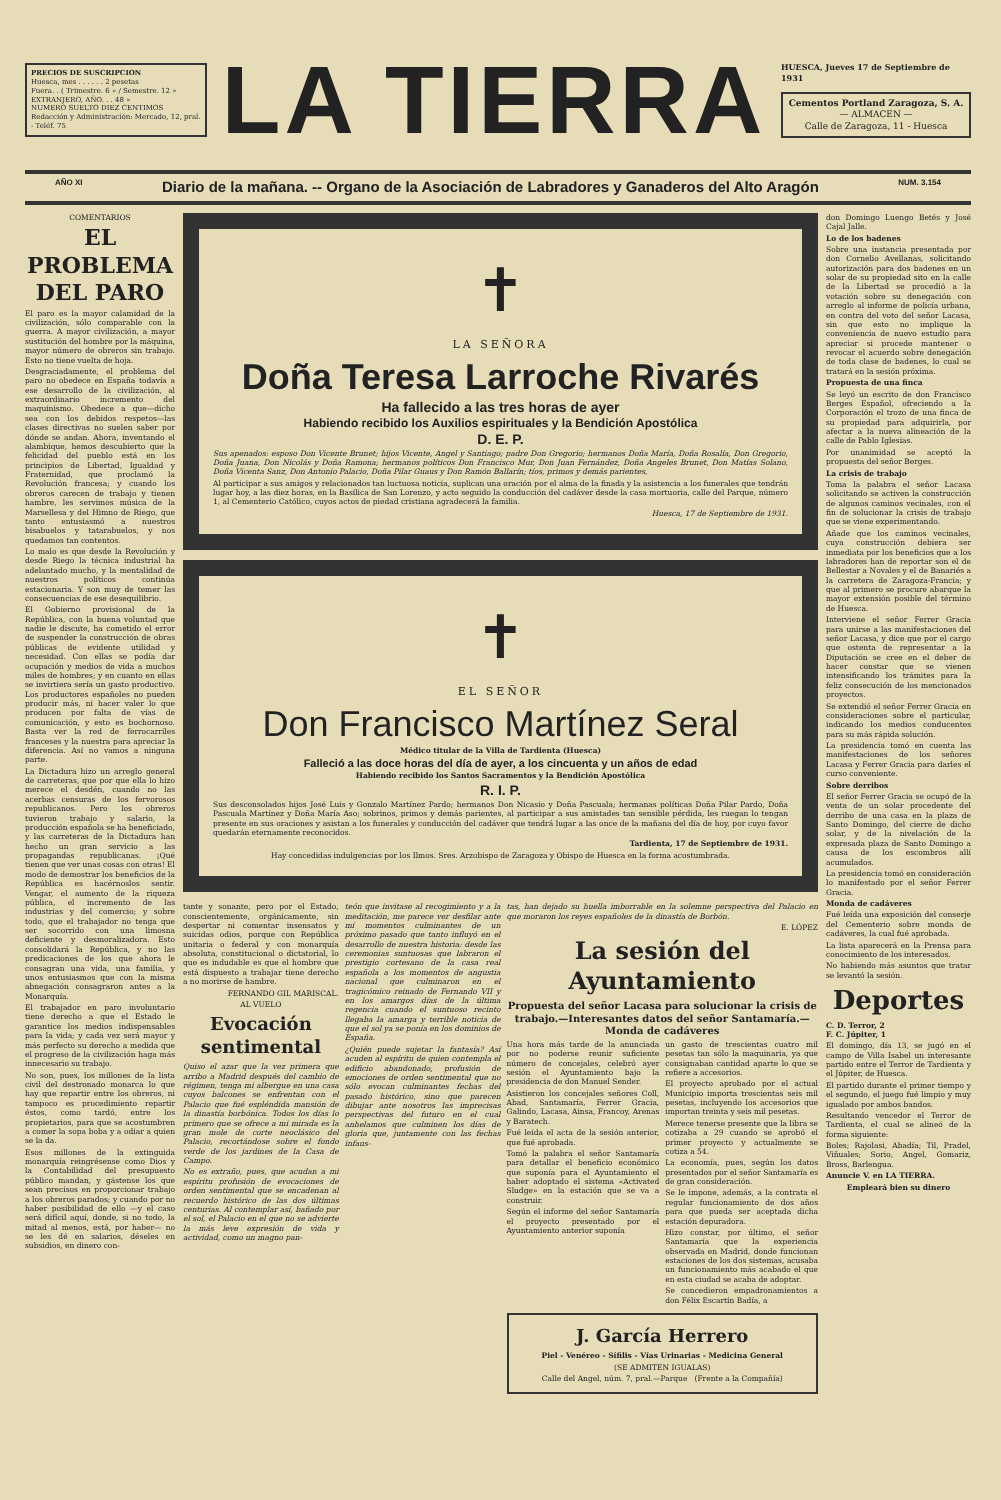PRECIOS DE SUSCRIPCION
Huesca, mes . . . . . . 2 pesetas
Fuera. . ( Trimestre. 6 » / Semestre. 12 »
EXTRANJERO, AÑO. . . 48 »
NUMERO SUELTO DIEZ CENTIMOS
Redacción y Administración: Mercado, 12, pral. - Teléf. 75
LA TIERRA
HUESCA, Jueves 17 de Septiembre de 1931
Cementos Portland Zaragoza, S. A.
— ALMACEN —
Calle de Zaragoza, 11 - Huesca
AÑO XI Diario de la mañana. -- Organo de la Asociación de Labradores y Ganaderos del Alto Aragón NUM. 3.154
COMENTARIOS
EL PROBLEMA DEL PARO
El paro es la mayor calamidad de la civilización, sólo comparable con la guerra. A mayor civilización, a mayor sustitución del hombre por la máquina, mayor número de obreros sin trabajo. Esto no tiene vuelta de hoja.
Desgraciadamente, el problema del paro no obedece en España todavía a ese desarrollo de la civilización, al extraordinario incremento del maquinismo. Obedece a que—dicho sea con los debidos respetos—las clases directivas no suelen saber por dónde se andan. Ahora, inventando el alambique, hemos descubierto que la felicidad del pueblo está en los principios de Libertad, Igualdad y Fraternidad, que proclamó la Revolución francesa; y cuando los obreros carecen de trabajo y tienen hambre, les servimos música de la Marsellesa y del Himno de Riego, que tanto entusiasmó a nuestros bisabuelos y tatarabuelos, y nos quedamos tan contentos.
Lo malo es que desde la Revolución y desde Riego la técnica industrial ha adelantado mucho, y la mentalidad de nuestros políticos continúa estacionaria. Y son muy de temer las consecuencias de ese desequilibrio.
El Gobierno provisional de la República, con la buena voluntad que nadie le discute, ha cometido el error de suspender la construcción de obras públicas de evidente utilidad y necesidad. Con ellas se podía dar ocupación y medios de vida a muchos miles de hombres; y en cuanto en ellas se invirtiera sería un gasto productivo. Los productores españoles no pueden producir más, ni hacer valer lo que producen por falta de vías de comunicación, y esto es bochornoso. Basta ver la red de ferrocarriles franceses y la nuestra para apreciar la diferencia. Así no vamos a ninguna parte.
La Dictadura hizo un arreglo general de carreteras, que por que ella lo hizo merece el desdén, cuando no las acerbas censuras de los fervorosos republicanos. Pero los obreros tuvieron trabajo y salario, la producción española se ha beneficiado, y las carreteras de la Dictadura han hecho un gran servicio a las propagandas republicanas. ¡Qué tienen que ver unas cosas con otras! El modo de demostrar los beneficios de la República es hacérnoslos sentir. Vengar, el aumento de la riqueza pública, el incremento de las industrias y del comercio; y sobre todo, que el trabajador no tenga que ser socorrido con una limosna deficiente y desmoralizadora. Esto consolidará la República, y no las predicaciones de los que ahora le consagran una vida, una familia, y unos entusiasmos que con la misma abnegación consagraron antes a la Monarquía.
El trabajador en paro involuntario tiene derecho a que el Estado le garantice los medios indispensables para la vida; y cada vez será mayor y más perfecto su derecho a medida que el progreso de la civilización haga más innecesario su trabajo.
No son, pues, los millones de la lista civil del destronado monarca lo que hay que repartir entre los obreros, ni tampoco es procedimiento repartir éstos, como tardó, entre los propietarios, para que se acostumbren a comer la sopa boba y a odiar a quien se la da.
Esos millones de la extinguida monarquía reingrésense como Dios y la Contabilidad del presupuesto público mandan, y gástense los que sean precisos en proporcionar trabajo a los obreros parados; y cuando por no haber posibilidad de ello —y el caso será difícil aquí, donde, si no todo, la mitad al menos, está, por haber— no se les dé en salarios, déseles en subsidios, en dinero con-
✝
LA SEÑORA
Doña Teresa Larroche Rivarés
Ha fallecido a las tres horas de ayer
Habiendo recibido los Auxilios espirituales y la Bendición Apostólica
D. E. P.
Sus apenados: esposo Don Vicente Brunet; hijos Vicente, Angel y Santiago; padre Don Gregorio; hermanos Doña María, Doña Rosalía, Don Gregorio, Doña Juana, Don Nicolás y Doña Ramona; hermanos políticos Don Francisco Mur, Don Juan Fernández, Doña Angeles Brunet, Don Matías Solano, Doña Vicenta Sanz, Don Antonio Palacio, Doña Pilar Guaus y Don Ramón Ballarín; tíos, primos y demás parientes,
Al participar a sus amigos y relacionados tan luctuosa noticia, suplican una oración por el alma de la finada y la asistencia a los funerales que tendrán lugar hoy, a las diez horas, en la Basílica de San Lorenzo, y acto seguido la conducción del cadáver desde la casa mortuoria, calle del Parque, número 1, al Cementerio Católico, cuyos actos de piedad cristiana agradecerá la familia.
Huesca, 17 de Septiembre de 1931.
✝
EL SEÑOR
Don Francisco Martínez Seral
Médico titular de la Villa de Tardienta (Huesca)
Falleció a las doce horas del día de ayer, a los cincuenta y un años de edad
Habiendo recibido los Santos Sacramentos y la Bendición Apostólica
R. I. P.
Sus desconsolados hijos José Luis y Gonzalo Martínez Pardo; hermanos Don Nicasio y Doña Pascuala; hermanas políticas Doña Pilar Pardo, Doña Pascuala Martínez y Doña María Aso; sobrinos, primos y demás parientes, al participar a sus amistades tan sensible pérdida, les ruegan lo tengan presente en sus oraciones y asistan a los funerales y conducción del cadáver que tendrá lugar a las once de la mañana del día de hoy, por cuyo favor quedarán eternamente reconocidos.
Tardienta, 17 de Septiembre de 1931.
Hay concedidas indulgencias por los Ilmos. Sres. Arzobispo de Zaragoza y Obispo de Huesca en la forma acostumbrada.
tante y sonante, pero por el Estado, conscientemente, orgánicamente, sin despertar ni comentar insensatos y suicidas odios, porque con República unitaria o federal y con monarquía absoluta, constitucional o dictatorial, lo que es indudable es que el hombre que está dispuesto a trabajar tiene derecho a no morirse de hambre.
FERNANDO GIL MARISCAL.
AL VUELO
Evocación sentimental
Quiso el azar que la vez primera que arribo a Madrid después del cambio de régimen, tenga mi albergue en una casa cuyos balcones se enfrentan con el Palacio que fué espléndida mansión de la dinastía borbónica. Todos los días lo primero que se ofrece a mi mirada es la gran mole de corte neoclásico del Palacio, recortándose sobre el fondo verde de los jardines de la Casa de Campo.
No es extraño, pues, que acudan a mi espíritu profusión de evocaciones de orden sentimental que se encadenan al recuerdo histórico de las dos últimas centurias. Al contemplar así, bañado por el sol, el Palacio en el que no se advierte la más leve expresión de vida y actividad, como un magno pan-
teón que invitase al recogimiento y a la meditación, me parece ver desfilar ante mí momentos culminantes de un próximo pasado que tanto influyó en el desarrollo de nuestra historia: desde las ceremonias suntuosas que labraron el prestigio cortesano de la casa real española a los momentos de angustia nacional que culminaron en el tragicómico reinado de Fernando VII y en los amargos días de la última regencia cuando el suntuoso recinto llegaba la amarga y terrible noticia de que el sol ya se ponía en los dominios de España.
¿Quién puede sujetar la fantasía? Así acuden al espíritu de quien contempla el edificio abandonado, profusión de emociones de orden sentimental que no sólo evocan culminantes fechas del pasado histórico, sino que parecen dibujar ante nosotros las imprecisas perspectivas del futuro en el cual anhelamos que culminen los días de gloria que, juntamente con las fechas infaus-
tas, han dejado su huella imborrable en la solemne perspectiva del Palacio en que moraron los reyes españoles de la dinastía de Borbón.
E. LÓPEZ
La sesión del Ayuntamiento
Propuesta del señor Lacasa para solucionar la crisis de trabajo.—Interesantes datos del señor Santamaría.—Monda de cadáveres
Una hora más tarde de la anunciada por no poderse reunir suficiente número de concejales, celebró ayer sesión el Ayuntamiento bajo la presidencia de don Manuel Sender.
Asistieron los concejales señores Coll, Abad, Santamaría, Ferrer Gracia, Galindo, Lacasa, Ainsa, Francoy, Arenas y Baratech.
Fué leída el acta de la sesión anterior, que fué aprobada.
Tomó la palabra el señor Santamaría para detallar el beneficio económico que suponía para el Ayuntamiento el haber adoptado el sistema «Activated Sludge» en la estación que se va a construir.
Según el informe del señor Santamaría el proyecto presentado por el Ayuntamiento anterior suponía
un gasto de trescientas cuatro mil pesetas tan sólo la maquinaria, ya que consignaban cantidad aparte lo que se refiere a accesorios.
El proyecto aprobado por el actual Municipio importa trescientas seis mil pesetas, incluyendo los accesorios que importan treinta y seis mil pesetas.
Merece tenerse presente que la libra se cotizaba a 29 cuando se aprobó el primer proyecto y actualmente se cotiza a 54.
La economía, pues, según los datos presentados por el señor Santamaría es de gran consideración.
Se le impone, además, a la contrata el regular funcionamiento de dos años para que pueda ser aceptada dicha estación depuradora.
Hizo constar, por último, el señor Santamaría que la experiencia observada en Madrid, donde funcionan estaciones de los dos sistemas, acusaba un funcionamiento más acabado el que en esta ciudad se acaba de adoptar.
Se concedieron empadronamientos a don Félix Escartín Badía, a
J. García Herrero
Piel - Venéreo - Sífilis - Vías Urinarias - Medicina General
(SE ADMITEN IGUALAS)
Calle del Angel, núm. 7, pral.—Parque (Frente a la Compañía)
don Domingo Luengo Betés y José Cajal Jalle.
Lo de los badenes
Sobre una instancia presentada por don Cornelio Avellanas, solicitando autorización para dos badenes en un solar de su propiedad sito en la calle de la Libertad se procedió a la votación sobre su denegación con arreglo al informe de policía urbana, en contra del voto del señor Lacasa, sin que esto no implique la conveniencia de nuevo estudio para apreciar si procede mantener o revocar el acuerdo sobre denegación de toda clase de badenes, lo cual se tratará en la sesión próxima.
Propuesta de una finca
Se leyó un escrito de don Francisco Berges Español, ofreciendo a la Corporación el trozo de una finca de su propiedad para adquirirla, por afectar a la nueva alineación de la calle de Pablo Iglesias.
Por unanimidad se aceptó la propuesta del señor Berges.
La crisis de trabajo
Toma la palabra el señor Lacasa solicitando se activen la construcción de algunos caminos vecinales, con el fin de solucionar la crisis de trabajo que se viene experimentando.
Añade que los caminos vecinales, cuya construcción debiera ser inmediata por los beneficios que a los labradores han de reportar son el de Bellestar a Novales y el de Banariés a la carretera de Zaragoza-Francia; y que al primero se procure abarque la mayor extensión posible del término de Huesca.
Interviene el señor Ferrer Gracia para unirse a las manifestaciones del señor Lacasa, y dice que por el cargo que ostenta de representar a la Diputación se cree en el deber de hacer constar que se vienen intensificando los trámites para la feliz consecución de los mencionados proyectos.
Se extendió el señor Ferrer Gracia en consideraciones sobre el particular, indicando los medios conducentes para su más rápida solución.
La presidencia tomó en cuenta las manifestaciones de los señores Lacasa y Ferrer Gracia para darles el curso conveniente.
Sobre derribos
El señor Ferrer Gracia se ocupó de la venta de un solar procedente del derribo de una casa en la plaza de Santo Domingo, del cierre de dicho solar, y de la nivelación de la expresada plaza de Santo Domingo a causa de los escombros allí acumulados.
La presidencia tomó en consideración lo manifestado por el señor Ferrer Gracia.
Monda de cadáveres
Fué leída una exposición del conserje del Cementerio sobre monda de cadáveres, la cual fué aprobada.
La lista aparecerá en la Prensa para conocimiento de los interesados.
No habiendo más asuntos que tratar se levantó la sesión.
Deportes
C. D. Terror, 2
F. C. Júpiter, 1
El domingo, día 13, se jugó en el campo de Villa Isabel un interesante partido entre el Terror de Tardienta y el Júpiter, de Huesca.
El partido durante el primer tiempo y el segundo, el juego fué limpio y muy igualado por ambos bandos.
Resultando vencedor el Terror de Tardienta, el cual se alineó de la forma siguiente:
Boles; Rajolasi, Abadía; Til, Pradel, Viñuales; Sorio, Angel, Gomariz, Bross, Barlengua.
Anuncie V. en LA TIERRA.
Empleará bien su dinero